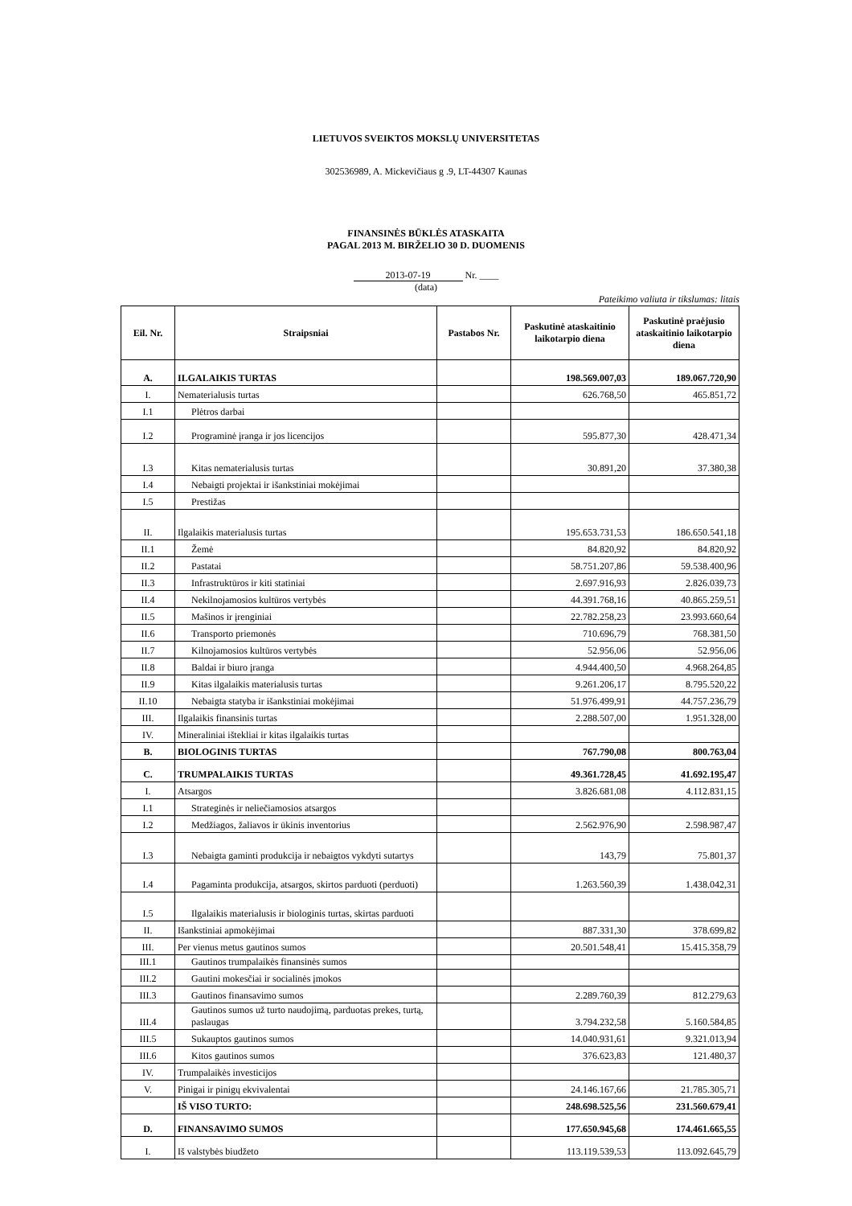LIETUVOS SVEIKTOS MOKSLŲ UNIVERSITETAS
302536989, A. Mickevičiaus g .9, LT-44307 Kaunas
FINANSINĖS BŪKLĖS ATASKAITA
PAGAL 2013 M. BIRŽELIO 30 D. DUOMENIS
2013-07-19 Nr. ____
(data)
Pateikimo valiuta ir tikslumas: litais
| Eil. Nr. | Straipsniai | Pastabos Nr. | Paskutinė ataskaitinio laikotarpio diena | Paskutinė praėjusio ataskaitinio laikotarpio diena |
| --- | --- | --- | --- | --- |
| A. | ILGALAIKIS TURTAS | | 198.569.007,03 | 189.067.720,90 |
| I. | Nematerialusis turtas | | 626.768,50 | 465.851,72 |
| I.1 | Plėtros darbai | | | |
| I.2 | Programinė įranga ir jos licencijos | | 595.877,30 | 428.471,34 |
| I.3 | Kitas nematerialusis turtas | | 30.891,20 | 37.380,38 |
| I.4 | Nebaigti projektai ir išankstiniai mokėjimai | | | |
| I.5 | Prestižas | | | |
| II. | Ilgalaikis materialusis turtas | | 195.653.731,53 | 186.650.541,18 |
| II.1 | Žemė | | 84.820,92 | 84.820,92 |
| II.2 | Pastatai | | 58.751.207,86 | 59.538.400,96 |
| II.3 | Infrastruktūros ir kiti statiniai | | 2.697.916,93 | 2.826.039,73 |
| II.4 | Nekilnojamosios kultūros vertybės | | 44.391.768,16 | 40.865.259,51 |
| II.5 | Mašinos ir įrenginiai | | 22.782.258,23 | 23.993.660,64 |
| II.6 | Transporto priemonės | | 710.696,79 | 768.381,50 |
| II.7 | Kilnojamosios kultūros vertybės | | 52.956,06 | 52.956,06 |
| II.8 | Baldai ir biuro įranga | | 4.944.400,50 | 4.968.264,85 |
| II.9 | Kitas ilgalaikis materialusis turtas | | 9.261.206,17 | 8.795.520,22 |
| II.10 | Nebaigta statyba ir išankstiniai mokėjimai | | 51.976.499,91 | 44.757.236,79 |
| III. | Ilgalaikis finansinis turtas | | 2.288.507,00 | 1.951.328,00 |
| IV. | Mineraliniai ištekliai ir kitas ilgalaikis turtas | | | |
| B. | BIOLOGINIS TURTAS | | 767.790,08 | 800.763,04 |
| C. | TRUMPALAIKIS TURTAS | | 49.361.728,45 | 41.692.195,47 |
| I. | Atsargos | | 3.826.681,08 | 4.112.831,15 |
| I.1 | Strateginės ir neliečiamosios atsargos | | | |
| I.2 | Medžiagos, žaliavos ir ūkinis inventorius | | 2.562.976,90 | 2.598.987,47 |
| I.3 | Nebaigta gaminti produkcija ir nebaigtos vykdyti sutartys | | 143,79 | 75.801,37 |
| I.4 | Pagaminta produkcija, atsargos, skirtos parduoti (perduoti) | | 1.263.560,39 | 1.438.042,31 |
| I.5 | Ilgalaikis materialusis ir biologinis turtas, skirtas parduoti | | | |
| II. | Išankstiniai apmokėjimai | | 887.331,30 | 378.699,82 |
| III. | Per vienus metus gautinos sumos | | 20.501.548,41 | 15.415.358,79 |
| III.1 | Gautinos trumpalaikės finansinės sumos | | | |
| III.2 | Gautini mokesčiai ir socialinės įmokos | | | |
| III.3 | Gautinos finansavimo sumos | | 2.289.760,39 | 812.279,63 |
| III.4 | Gautinos sumos už turto naudojimą, parduotas prekes, turtą, paslaugas | | 3.794.232,58 | 5.160.584,85 |
| III.5 | Sukauptos gautinos sumos | | 14.040.931,61 | 9.321.013,94 |
| III.6 | Kitos gautinos sumos | | 376.623,83 | 121.480,37 |
| IV. | Trumpalaikės investicijos | | | |
| V. | Pinigai ir pinigų ekvivalentai | | 24.146.167,66 | 21.785.305,71 |
| | IŠ VISO TURTO: | | 248.698.525,56 | 231.560.679,41 |
| D. | FINANSAVIMO SUMOS | | 177.650.945,68 | 174.461.665,55 |
| I. | Iš valstybės biudžeto | | 113.119.539,53 | 113.092.645,79 |